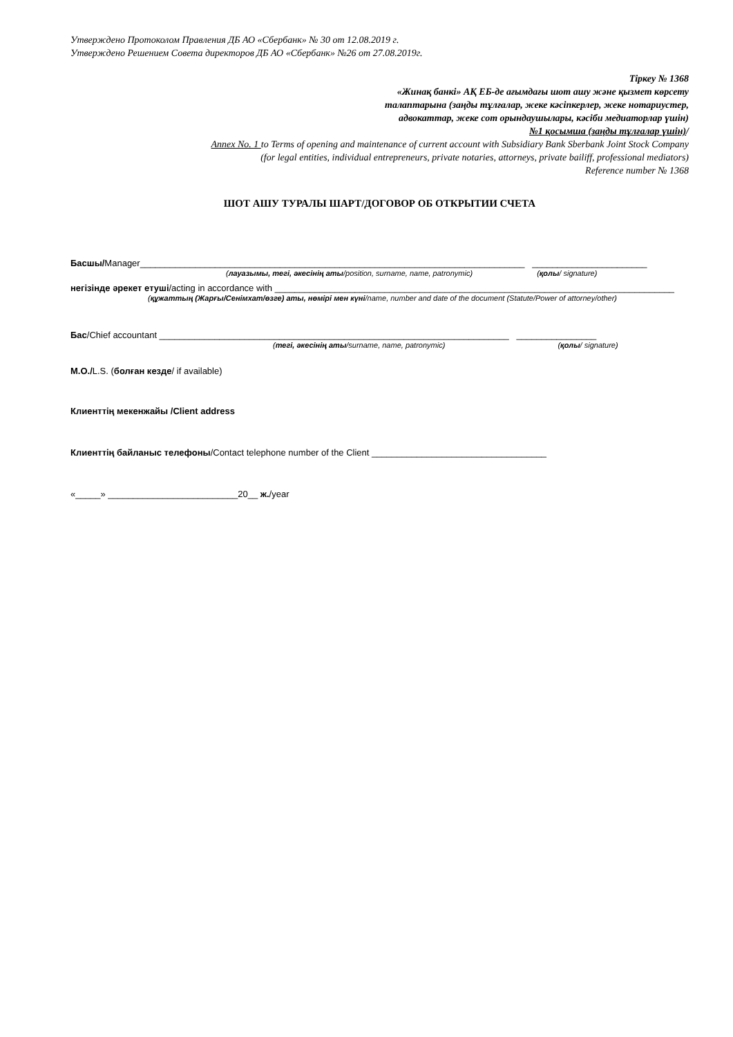Утверждено Протоколом Правления ДБ АО «Сбербанк» № 30 от 12.08.2019 г.
Утверждено Решением Совета директоров ДБ АО «Сбербанк» №26 от 27.08.2019г.
Тіркеу № 1368
«Жинақ банкі» АҚ ЕБ-де ағымдағы шот ашу және қызмет көрсету
талаптарына (заңды тұлғалар, жеке кәсіпкерлер, жеке нотариустер,
адвокаттар, жеке сот орындаушылары, кәсіби медиаторлар үшін)
№1 қосымша (заңды тұлғалар үшін)/
Annex No. 1 to Terms of opening and maintenance of current account with Subsidiary Bank Sberbank Joint Stock Company
(for legal entities, individual entrepreneurs, private notaries, attorneys, private bailiff, professional mediators)
Reference number № 1368
ШОТ АШУ ТУРАЛЫ ШАРТ/ДОГОВОР ОБ ОТКРЫТИИ СЧЕТА
Басшы/Manager_____________________________________________________________________________ _______________________
(лауазымы, тегі, әкесінің аты/position, surname, name, patronymic) (қолы/ signature)
негізінде әрекет етуші/acting in accordance with ________________________________________________________________________________
(құжаттың (Жарғы/Сенімхат/өзге) аты, нөмірі мен күні/name, number and date of the document (Statute/Power of attorney/other)
Бас/Chief accountant ______________________________________________________________________ ________________
(тегі, әкесінің аты/surname, name, patronymic) (қолы/ signature)
М.О./L.S. (болған кезде/ if available)
Клиенттің мекенжайы /Client address
Клиенттің байланыс телефоны/Contact telephone number of the Client ___________________________________
«_____» __________________________20__ ж./year